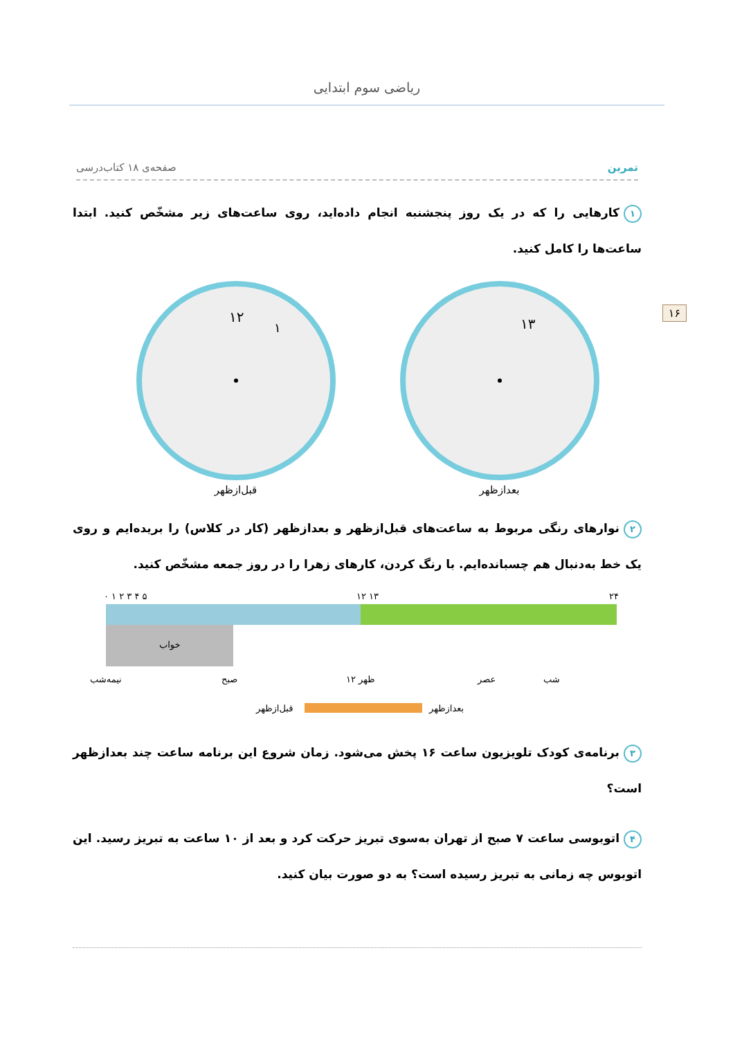ریاضی سوم ابتدایی
۱۶
تمرین صفحه‌ی ۱۸ کتاب‌درسی
۱ کارهایی را که در یک روز پنجشنبه انجام داده‌اید، روی ساعت‌های زیر مشخّص کنید. ابتدا ساعت‌ها را کامل کنید.
۱۲
۱
قبل‌ازظهر
۱۳
بعدازظهر
۲ نوارهای رنگی مربوط به ساعت‌های قبل‌ازظهر و بعدازظهر (کار در کلاس) را بریده‌ایم و روی یک خط به‌دنبال هم چسبانده‌ایم. با رنگ کردن، کارهای زهرا را در روز جمعه مشخّص کنید.
۰ ۱ ۲ ۳ ۴ ۵
۱۲ ۱۳
۲۴
خواب
نیمه‌شب
صبح
۱۲ ظهر
عصر
شب
قبل‌ازظهر
بعدازظهر
۳ برنامه‌ی کودک تلویزیون ساعت ۱۶ پخش می‌شود. زمان شروع این برنامه ساعت چند بعدازظهر است؟
۴ اتوبوسی ساعت ۷ صبح از تهران به‌سوی تبریز حرکت کرد و بعد از ۱۰ ساعت به تبریز رسید. این اتوبوس چه زمانی به تبریز رسیده است؟ به دو صورت بیان کنید.